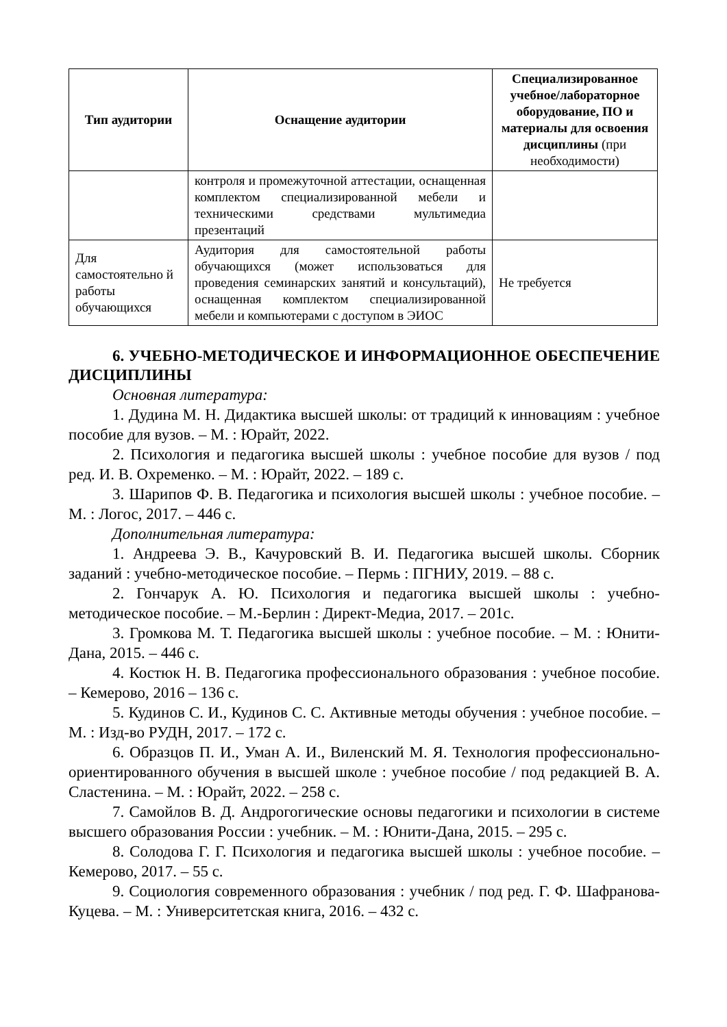| Тип аудитории | Оснащение аудитории | Специализированное учебное/лабораторное оборудование, ПО и материалы для освоения дисциплины (при необходимости) |
| --- | --- | --- |
| | контроля и промежуточной аттестации, оснащенная комплектом специализированной мебели и техническими средствами мультимедиа презентаций | |
| Для самостоятельно й работы обучающихся | Аудитория для самостоятельной работы обучающихся (может использоваться для проведения семинарских занятий и консультаций), оснащенная комплектом специализированной мебели и компьютерами с доступом в ЭИОС | Не требуется |
6. УЧЕБНО-МЕТОДИЧЕСКОЕ И ИНФОРМАЦИОННОЕ ОБЕСПЕЧЕНИЕ ДИСЦИПЛИНЫ
Основная литература:
1. Дудина М. Н. Дидактика высшей школы: от традиций к инновациям : учебное пособие для вузов. – М. : Юрайт, 2022.
2. Психология и педагогика высшей школы : учебное пособие для вузов / под ред. И. В. Охременко. – М. : Юрайт, 2022. – 189 с.
3. Шарипов Ф. В. Педагогика и психология высшей школы : учебное пособие. – М. : Логос, 2017. – 446 с.
Дополнительная литература:
1. Андреева Э. В., Качуровский В. И. Педагогика высшей школы. Сборник заданий : учебно-методическое пособие. – Пермь : ПГНИУ, 2019. – 88 с.
2. Гончарук А. Ю. Психология и педагогика высшей школы : учебно-методическое пособие. – М.-Берлин : Директ-Медиа, 2017. – 201с.
3. Громкова М. Т. Педагогика высшей школы : учебное пособие. – М. : Юнити-Дана, 2015. – 446 с.
4. Костюк Н. В. Педагогика профессионального образования : учебное пособие. – Кемерово, 2016 – 136 с.
5. Кудинов С. И., Кудинов С. С. Активные методы обучения : учебное пособие. – М. : Изд-во РУДН, 2017. – 172 с.
6. Образцов П. И., Уман А. И., Виленский М. Я. Технология профессионально-ориентированного обучения в высшей школе : учебное пособие / под редакцией В. А. Сластенина. – М. : Юрайт, 2022. – 258 с.
7. Самойлов В. Д. Андрогогические основы педагогики и психологии в системе высшего образования России : учебник. – М. : Юнити-Дана, 2015. – 295 с.
8. Солодова Г. Г. Психология и педагогика высшей школы : учебное пособие. – Кемерово, 2017. – 55 с.
9. Социология современного образования : учебник / под ред. Г. Ф. Шафранова-Куцева. – М. : Университетская книга, 2016. – 432 с.